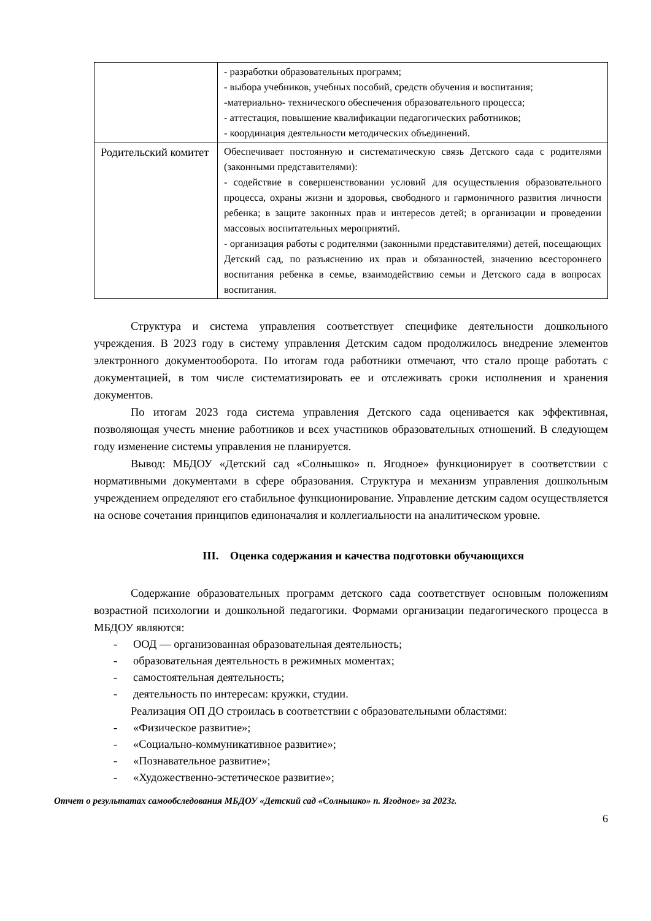| | - разработки образовательных программ; - выбора учебников, учебных пособий, средств обучения и воспитания; -материально- технического обеспечения образовательного процесса; - аттестация, повышение квалификации педагогических работников; - координация деятельности методических объединений. |
| Родительский комитет | Обеспечивает постоянную и систематическую связь Детского сада с родителями (законными представителями): - содействие в совершенствовании условий для осуществления образовательного процесса, охраны жизни и здоровья, свободного и гармоничного развития личности ребенка; в защите законных прав и интересов детей; в организации и проведении массовых воспитательных мероприятий. - организация работы с родителями (законными представителями) детей, посещающих Детский сад, по разъяснению их прав и обязанностей, значению всестороннего воспитания ребенка в семье, взаимодействию семьи и Детского сада в вопросах воспитания. |
Структура и система управления соответствует специфике деятельности дошкольного учреждения. В 2023 году в систему управления Детским садом продолжилось внедрение элементов электронного документооборота. По итогам года работники отмечают, что стало проще работать с документацией, в том числе систематизировать ее и отслеживать сроки исполнения и хранения документов.
По итогам 2023 года система управления Детского сада оценивается как эффективная, позволяющая учесть мнение работников и всех участников образовательных отношений. В следующем году изменение системы управления не планируется.
Вывод: МБДОУ «Детский сад «Солнышко» п. Ягодное» функционирует в соответствии с нормативными документами в сфере образования. Структура и механизм управления дошкольным учреждением определяют его стабильное функционирование. Управление детским садом осуществляется на основе сочетания принципов единоначалия и коллегиальности на аналитическом уровне.
III. Оценка содержания и качества подготовки обучающихся
Содержание образовательных программ детского сада соответствует основным положениям возрастной психологии и дошкольной педагогики. Формами организации педагогического процесса в МБДОУ являются:
- ООД — организованная образовательная деятельность;
- образовательная деятельность в режимных моментах;
- самостоятельная деятельность;
- деятельность по интересам: кружки, студии.
Реализация ОП ДО строилась в соответствии с образовательными областями:
- «Физическое развитие»;
- «Социально-коммуникативное развитие»;
- «Познавательное развитие»;
- «Художественно-эстетическое развитие»;
Отчет о результатах самообследования МБДОУ «Детский сад «Солнышко» п. Ягодное» за 2023г.
6